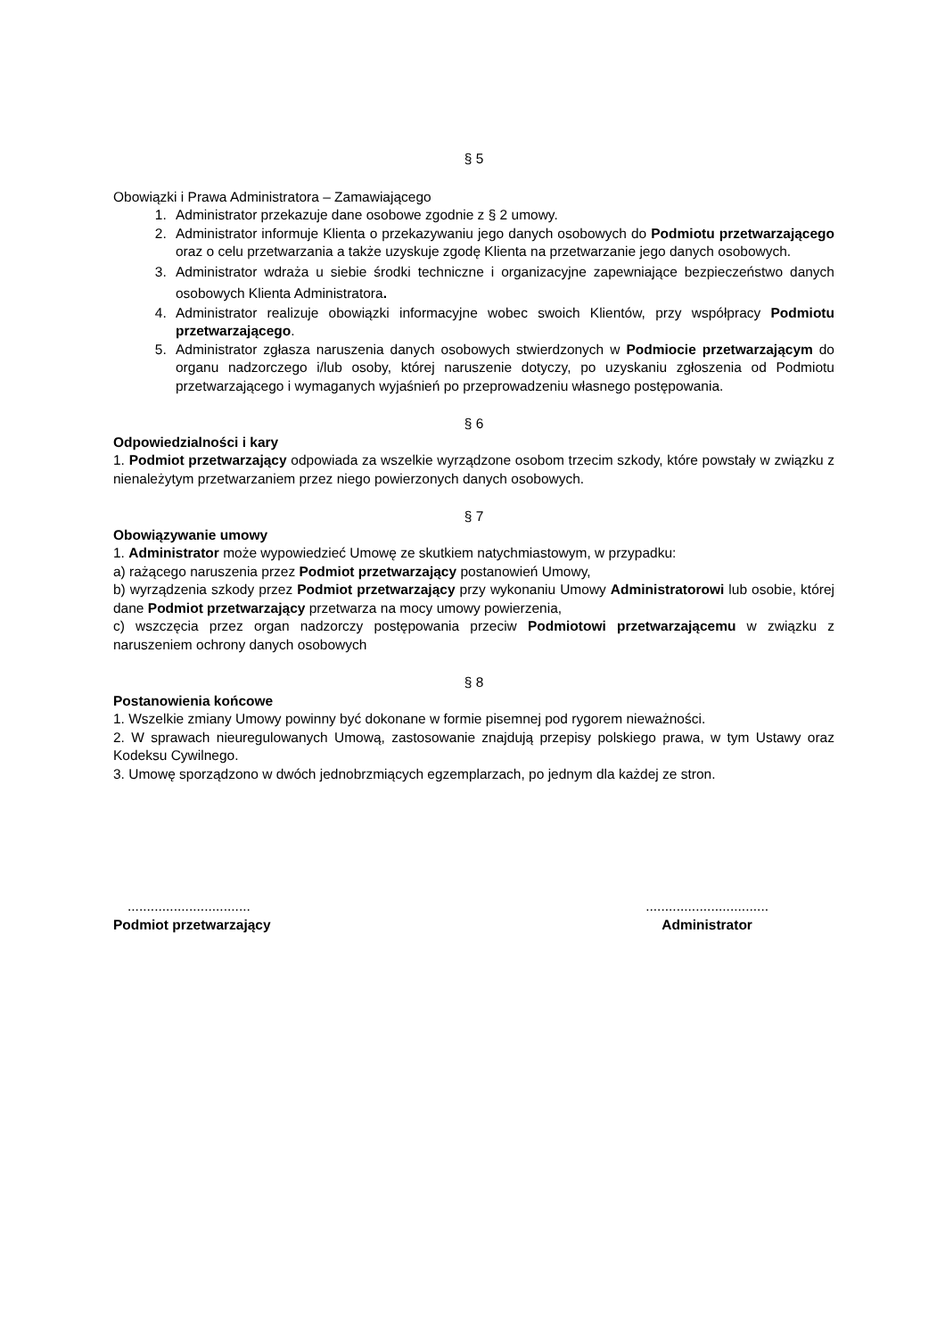§ 5
Obowiązki i Prawa Administratora – Zamawiającego
1. Administrator przekazuje dane osobowe zgodnie z § 2 umowy.
2. Administrator informuje Klienta o przekazywaniu jego danych osobowych do Podmiotu przetwarzającego oraz o celu przetwarzania a także uzyskuje zgodę Klienta na przetwarzanie jego danych osobowych.
3. Administrator wdraża u siebie środki techniczne i organizacyjne zapewniające bezpieczeństwo danych osobowych Klienta Administratora.
4. Administrator realizuje obowiązki informacyjne wobec swoich Klientów, przy współpracy Podmiotu przetwarzającego.
5. Administrator zgłasza naruszenia danych osobowych stwierdzonych w Podmiocie przetwarzającym do organu nadzorczego i/lub osoby, której naruszenie dotyczy, po uzyskaniu zgłoszenia od Podmiotu przetwarzającego i wymaganych wyjaśnień po przeprowadzeniu własnego postępowania.
§ 6
Odpowiedzialności i kary
1. Podmiot przetwarzający odpowiada za wszelkie wyrządzone osobom trzecim szkody, które powstały w związku z nienależytym przetwarzaniem przez niego powierzonych danych osobowych.
§ 7
Obowiązywanie umowy
1. Administrator może wypowiedzieć Umowę ze skutkiem natychmiastowym, w przypadku:
a) rażącego naruszenia przez Podmiot przetwarzający postanowień Umowy,
b) wyrządzenia szkody przez Podmiot przetwarzający przy wykonaniu Umowy Administratorowi lub osobie, której dane Podmiot przetwarzający przetwarza na mocy umowy powierzenia,
c) wszczęcia przez organ nadzorczy postępowania przeciw Podmiotowi przetwarzającemu w związku z naruszeniem ochrony danych osobowych
§ 8
Postanowienia końcowe
1. Wszelkie zmiany Umowy powinny być dokonane w formie pisemnej pod rygorem nieważności.
2. W sprawach nieuregulowanych Umową, zastosowanie znajdują przepisy polskiego prawa, w tym Ustawy oraz Kodeksu Cywilnego.
3. Umowę sporządzono w dwóch jednobrzmiących egzemplarzach, po jednym dla każdej ze stron.
................................
Podmiot przetwarzający
................................
Administrator